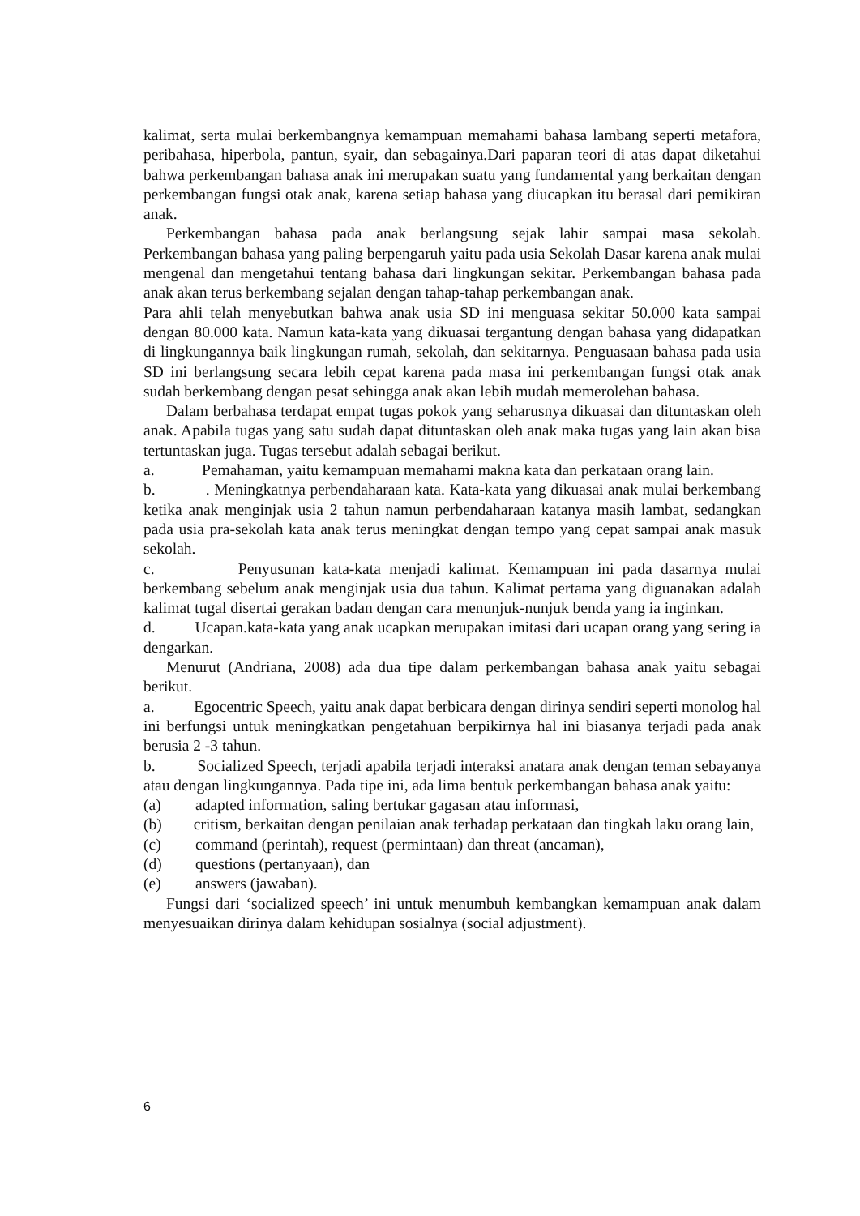kalimat, serta mulai berkembangnya kemampuan memahami bahasa lambang seperti metafora, peribahasa, hiperbola, pantun, syair, dan sebagainya.Dari paparan teori di atas dapat diketahui bahwa perkembangan bahasa anak ini merupakan suatu yang fundamental yang berkaitan dengan perkembangan fungsi otak anak, karena setiap bahasa yang diucapkan itu berasal dari pemikiran anak.
Perkembangan bahasa pada anak berlangsung sejak lahir sampai masa sekolah. Perkembangan bahasa yang paling berpengaruh yaitu pada usia Sekolah Dasar karena anak mulai mengenal dan mengetahui tentang bahasa dari lingkungan sekitar. Perkembangan bahasa pada anak akan terus berkembang sejalan dengan tahap-tahap perkembangan anak.
Para ahli telah menyebutkan bahwa anak usia SD ini menguasa sekitar 50.000 kata sampai dengan 80.000 kata. Namun kata-kata yang dikuasai tergantung dengan bahasa yang didapatkan di lingkungannya baik lingkungan rumah, sekolah, dan sekitarnya. Penguasaan bahasa pada usia SD ini berlangsung secara lebih cepat karena pada masa ini perkembangan fungsi otak anak sudah berkembang dengan pesat sehingga anak akan lebih mudah memerolehan bahasa.
Dalam berbahasa terdapat empat tugas pokok yang seharusnya dikuasai dan dituntaskan oleh anak. Apabila tugas yang satu sudah dapat dituntaskan oleh anak maka tugas yang lain akan bisa tertuntaskan juga. Tugas tersebut adalah sebagai berikut.
a. Pemahaman, yaitu kemampuan memahami makna kata dan perkataan orang lain.
b. . Meningkatnya perbendaharaan kata. Kata-kata yang dikuasai anak mulai berkembang ketika anak menginjak usia 2 tahun namun perbendaharaan katanya masih lambat, sedangkan pada usia pra-sekolah kata anak terus meningkat dengan tempo yang cepat sampai anak masuk sekolah.
c. Penyusunan kata-kata menjadi kalimat. Kemampuan ini pada dasarnya mulai berkembang sebelum anak menginjak usia dua tahun. Kalimat pertama yang diguanakan adalah kalimat tugal disertai gerakan badan dengan cara menunjuk-nunjuk benda yang ia inginkan.
d. Ucapan.kata-kata yang anak ucapkan merupakan imitasi dari ucapan orang yang sering ia dengarkan.
Menurut (Andriana, 2008) ada dua tipe dalam perkembangan bahasa anak yaitu sebagai berikut.
a. Egocentric Speech, yaitu anak dapat berbicara dengan dirinya sendiri seperti monolog hal ini berfungsi untuk meningkatkan pengetahuan berpikirnya hal ini biasanya terjadi pada anak berusia 2 -3 tahun.
b. Socialized Speech, terjadi apabila terjadi interaksi anatara anak dengan teman sebayanya atau dengan lingkungannya. Pada tipe ini, ada lima bentuk perkembangan bahasa anak yaitu:
(a) adapted information, saling bertukar gagasan atau informasi,
(b) critism, berkaitan dengan penilaian anak terhadap perkataan dan tingkah laku orang lain,
(c) command (perintah), request (permintaan) dan threat (ancaman),
(d) questions (pertanyaan), dan
(e) answers (jawaban).
Fungsi dari ‘socialized speech’ ini untuk menumbuh kembangkan kemampuan anak dalam menyesuaikan dirinya dalam kehidupan sosialnya (social adjustment).
6